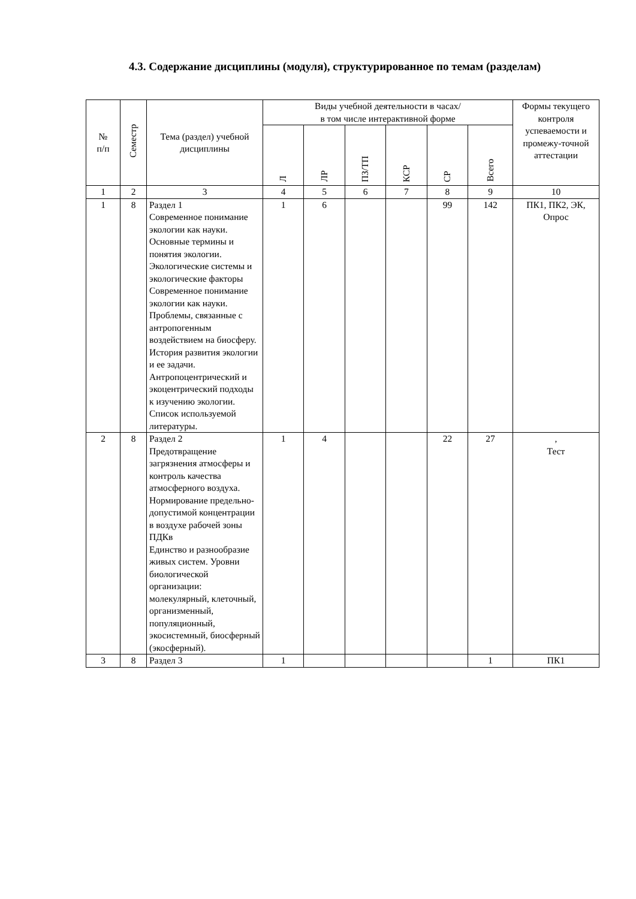4.3. Содержание дисциплины (модуля), структурированное по темам (разделам)
| № п/п | Семестр | Тема (раздел) учебной дисциплины | Виды учебной деятельности в часах/ в том числе интерактивной форме | | | | | | Формы текущего контроля успеваемости и промежу-точной аттестации |
| --- | --- | --- | --- | --- | --- | --- | --- | --- | --- |
| | | | Л | ЛР | ПЗ/ТП | КСР | СР | Всего | |
| 1 | 2 | 3 | 4 | 5 | 6 | 7 | 8 | 9 | 10 |
| 1 | 8 | Раздел 1 Современное понимание экологии как науки. Основные термины и понятия экологии. Экологические системы и экологические факторы Современное понимание экологии как науки. Проблемы, связанные с антропогенным воздействием на биосферу. История развития экологии и ее задачи. Антропоцентрический и экоцентрический подходы к изучению экологии. Список используемой литературы. | 1 | 6 | | | 99 | 142 | ПК1, ПК2, ЭК, Опрос |
| 2 | 8 | Раздел 2 Предотвращение загрязнения атмосферы и контроль качества атмосферного воздуха. Нормирование предельно-допустимой концентрации в воздухе рабочей зоны ПДКв Единство и разнообразие живых систем. Уровни биологической организации: молекулярный, клеточный, организменный, популяционный, экосистемный, биосферный (экосферный). | 1 | 4 | | | 22 | 27 | , Тест |
| 3 | 8 | Раздел 3 | 1 | | | | | 1 | ПК1 |